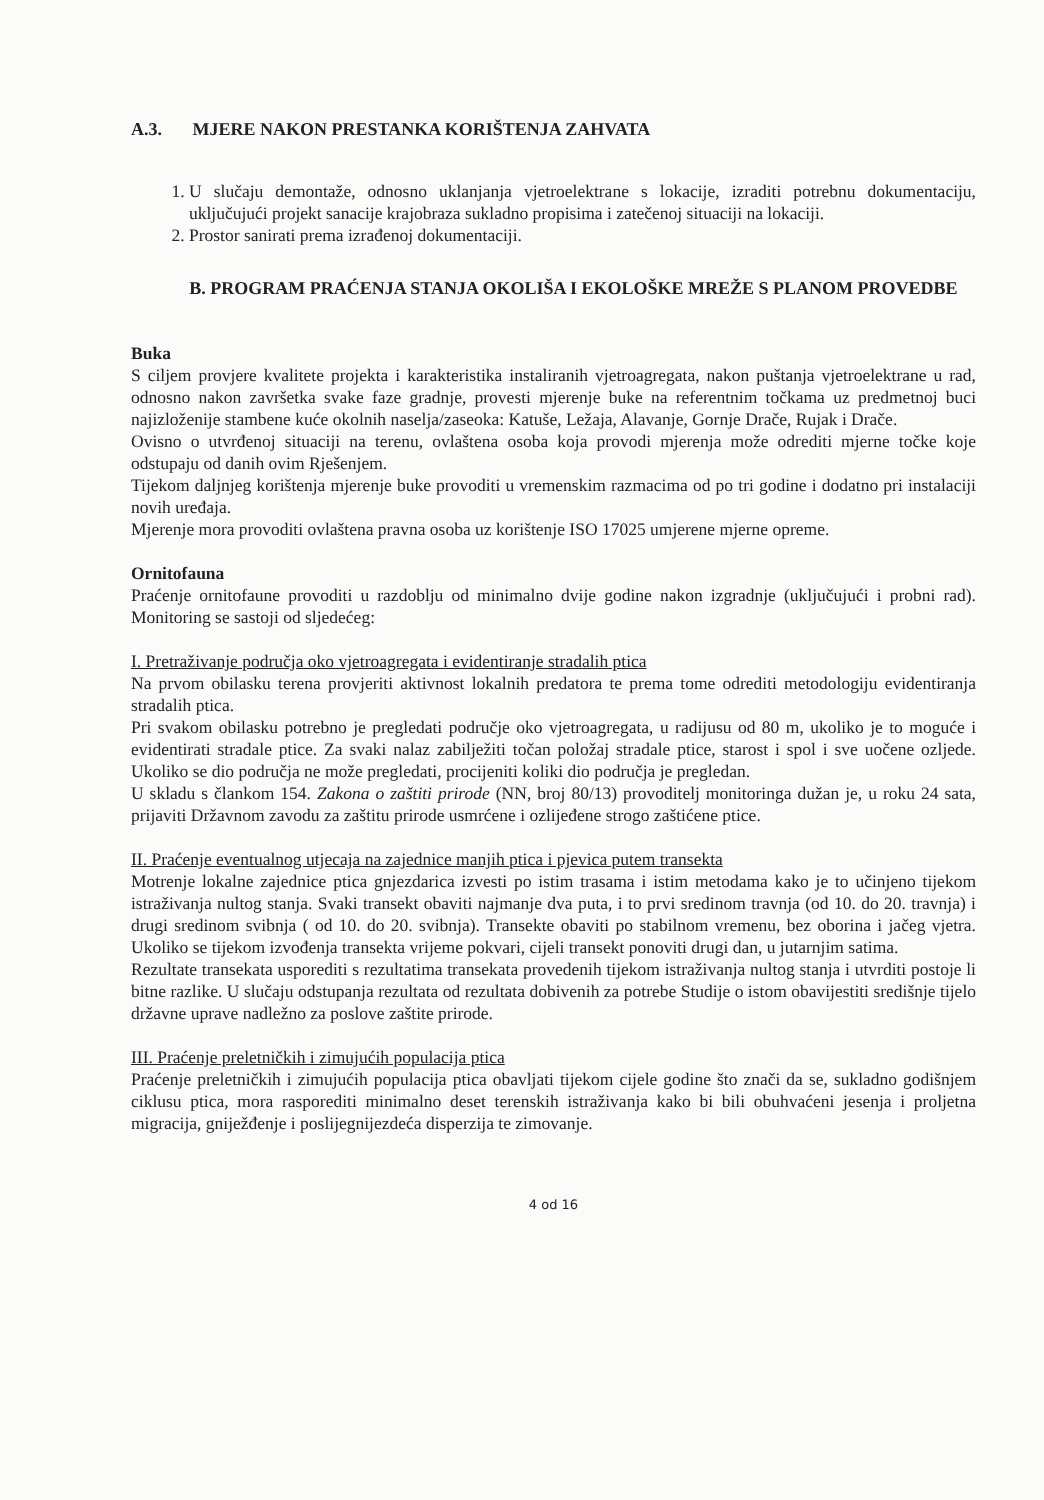A.3. MJERE NAKON PRESTANKA KORIŠTENJA ZAHVATA
1. U slučaju demontaže, odnosno uklanjanja vjetroelektrane s lokacije, izraditi potrebnu dokumentaciju, uključujući projekt sanacije krajobraza sukladno propisima i zatečenoj situaciji na lokaciji.
2. Prostor sanirati prema izrađenoj dokumentaciji.
B. PROGRAM PRAĆENJA STANJA OKOLIŠA I EKOLOŠKE MREŽE S PLANOM PROVEDBE
Buka
S ciljem provjere kvalitete projekta i karakteristika instaliranih vjetroagregata, nakon puštanja vjetroelektrane u rad, odnosno nakon završetka svake faze gradnje, provesti mjerenje buke na referentnim točkama uz predmetnoj buci najizloženije stambene kuće okolnih naselja/zaseoka: Katuše, Ležaja, Alavanje, Gornje Drače, Rujak i Drače.
Ovisno o utvrđenoj situaciji na terenu, ovlaštena osoba koja provodi mjerenja može odrediti mjerne točke koje odstupaju od danih ovim Rješenjem.
Tijekom daljnjeg korištenja mjerenje buke provoditi u vremenskim razmacima od po tri godine i dodatno pri instalaciji novih uređaja.
Mjerenje mora provoditi ovlaštena pravna osoba uz korištenje ISO 17025 umjerene mjerne opreme.
Ornitofauna
Praćenje ornitofaune provoditi u razdoblju od minimalno dvije godine nakon izgradnje (uključujući i probni rad). Monitoring se sastoji od sljedećeg:
I. Pretraživanje područja oko vjetroagregata i evidentiranje stradalih ptica
Na prvom obilasku terena provjeriti aktivnost lokalnih predatora te prema tome odrediti metodologiju evidentiranja stradalih ptica.
Pri svakom obilasku potrebno je pregledati područje oko vjetroagregata, u radijusu od 80 m, ukoliko je to moguće i evidentirati stradale ptice. Za svaki nalaz zabilježiti točan položaj stradale ptice, starost i spol i sve uočene ozljede. Ukoliko se dio područja ne može pregledati, procijeniti koliki dio područja je pregledan.
U skladu s člankom 154. Zakona o zaštiti prirode (NN, broj 80/13) provoditelj monitoringa dužan je, u roku 24 sata, prijaviti Državnom zavodu za zaštitu prirode usmrćene i ozlijeđene strogo zaštićene ptice.
II. Praćenje eventualnog utjecaja na zajednice manjih ptica i pjevica putem transekta
Motrenje lokalne zajednice ptica gnjezdarica izvesti po istim trasama i istim metodama kako je to učinjeno tijekom istraživanja nultog stanja. Svaki transekt obaviti najmanje dva puta, i to prvi sredinom travnja (od 10. do 20. travnja) i drugi sredinom svibnja ( od 10. do 20. svibnja). Transekte obaviti po stabilnom vremenu, bez oborina i jačeg vjetra. Ukoliko se tijekom izvođenja transekta vrijeme pokvari, cijeli transekt ponoviti drugi dan, u jutarnjim satima.
Rezultate transekata usporediti s rezultatima transekata provedenih tijekom istraživanja nultog stanja i utvrditi postoje li bitne razlike. U slučaju odstupanja rezultata od rezultata dobivenih za potrebe Studije o istom obavijestiti središnje tijelo državne uprave nadležno za poslove zaštite prirode.
III. Praćenje preletničkih i zimujućih populacija ptica
Praćenje preletničkih i zimujućih populacija ptica obavljati tijekom cijele godine što znači da se, sukladno godišnjem ciklusu ptica, mora rasporediti minimalno deset terenskih istraživanja kako bi bili obuhvaćeni jesenja i proljetna migracija, gniježđenje i poslijegnijezdeća disperzija te zimovanje.
4 od 16